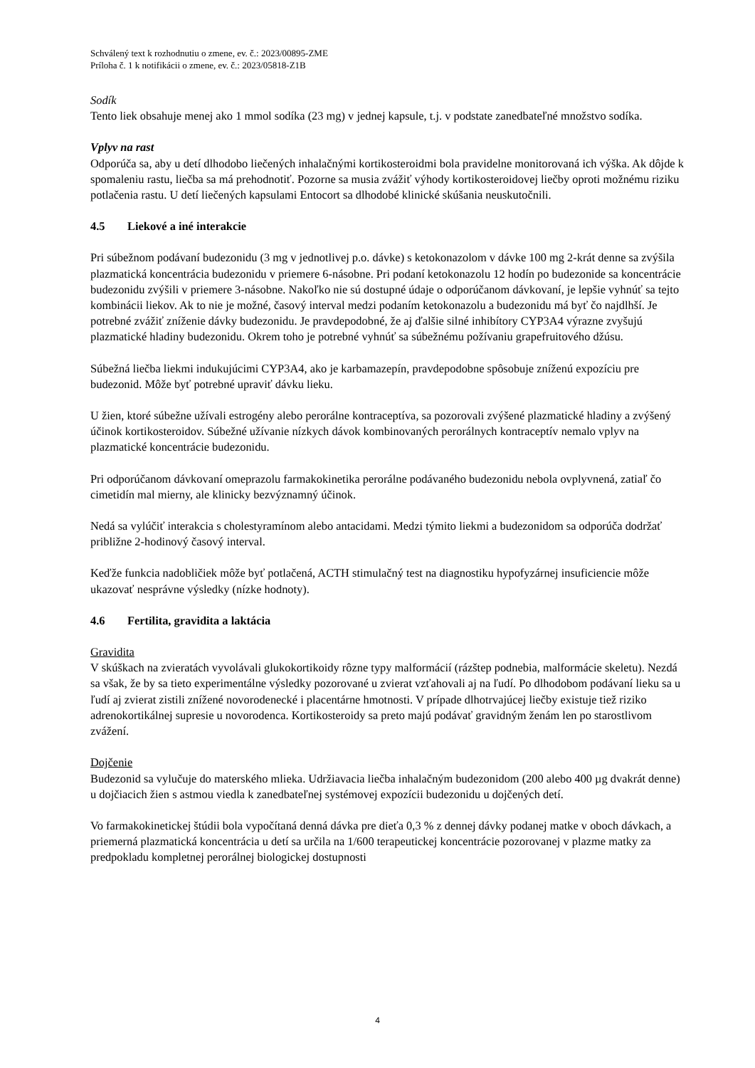Schválený text k rozhodnutiu o zmene, ev. č.: 2023/00895-ZME
Príloha č. 1 k notifikácii o zmene, ev. č.: 2023/05818-Z1B
Sodík
Tento liek obsahuje menej ako 1 mmol sodíka (23 mg) v jednej kapsule, t.j. v podstate zanedbateľné množstvo sodíka.
Vplyv na rast
Odporúča sa, aby u detí dlhodobo liečených inhalačnými kortikosteroidmi bola pravidelne monitorovaná ich výška. Ak dôjde k spomaleniu rastu, liečba sa má prehodnotiť. Pozorne sa musia zvážiť výhody kortikosteroidovej liečby oproti možnému riziku potlačenia rastu. U detí liečených kapsulami Entocort sa dlhodobé klinické skúšania neuskutočnili.
4.5 Liekové a iné interakcie
Pri súbežnom podávaní budezonidu (3 mg v jednotlivej p.o. dávke) s ketokonazolom v dávke 100 mg 2-krát denne sa zvýšila plazmatická koncentrácia budezonidu v priemere 6-násobne. Pri podaní ketokonazolu 12 hodín po budezonide sa koncentrácie budezonidu zvýšili v priemere 3-násobne. Nakoľko nie sú dostupné údaje o odporúčanom dávkovaní, je lepšie vyhnúť sa tejto kombinácii liekov. Ak to nie je možné, časový interval medzi podaním ketokonazolu a budezonidu má byť čo najdlhší. Je potrebné zvážiť zníženie dávky budezonidu. Je pravdepodobné, že aj ďalšie silné inhibítory CYP3A4 výrazne zvyšujú plazmatické hladiny budezonidu. Okrem toho je potrebné vyhnúť sa súbežnému požívaniu grapefruitového džúsu.
Súbežná liečba liekmi indukujúcimi CYP3A4, ako je karbamazepín, pravdepodobne spôsobuje zníženú expozíciu pre budezonid. Môže byť potrebné upraviť dávku lieku.
U žien, ktoré súbežne užívali estrogény alebo perorálne kontraceptíva, sa pozorovali zvýšené plazmatické hladiny a zvýšený účinok kortikosteroidov. Súbežné užívanie nízkych dávok kombinovaných perorálnych kontraceptív nemalo vplyv na plazmatické koncentrácie budezonidu.
Pri odporúčanom dávkovaní omeprazolu farmakokinetika perorálne podávaného budezonidu nebola ovplyvnená, zatiaľ čo cimetidín mal mierny, ale klinicky bezvýznamný účinok.
Nedá sa vylúčiť interakcia s cholestyramínom alebo antacidami. Medzi týmito liekmi a budezonidom sa odporúča dodržať približne 2-hodinový časový interval.
Keďže funkcia nadobličiek môže byť potlačená, ACTH stimulačný test na diagnostiku hypofyzárnej insuficiencie môže ukazovať nesprávne výsledky (nízke hodnoty).
4.6 Fertilita, gravidita a laktácia
Gravidita
V skúškach na zvieratách vyvolávali glukokortikoidy rôzne typy malformácií (rázštep podnebia, malformácie skeletu). Nezdá sa však, že by sa tieto experimentálne výsledky pozorované u zvierat vzťahovali aj na ľudí. Po dlhodobom podávaní lieku sa u ľudí aj zvierat zistili znížené novorodenecké i placentárne hmotnosti. V prípade dlhotrvajúcej liečby existuje tiež riziko adrenokortikálnej supresie u novorodenca. Kortikosteroidy sa preto majú podávať gravidným ženám len po starostlivom zvážení.
Dojčenie
Budezonid sa vylučuje do materského mlieka. Udržiavacia liečba inhalačným budezonidom (200 alebo 400 µg dvakrát denne) u dojčiacich žien s astmou viedla k zanedbateľnej systémovej expozícii budezonidu u dojčených detí.
Vo farmakokinetickej štúdii bola vypočítaná denná dávka pre dieťa 0,3 % z dennej dávky podanej matke v oboch dávkach, a priemerná plazmatická koncentrácia u detí sa určila na 1/600 terapeutickej koncentrácie pozorovanej v plazme matky za predpokladu kompletnej perorálnej biologickej dostupnosti
4